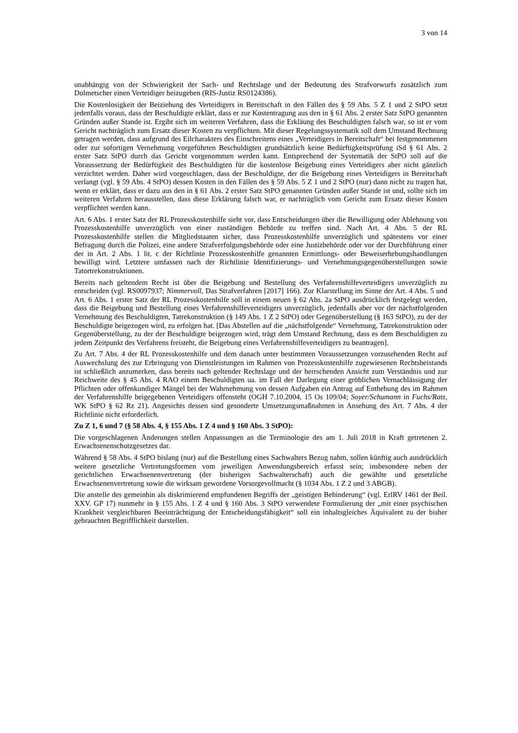3 von 14
unabhängig von der Schwierigkeit der Sach- und Rechtslage und der Bedeutung des Strafvorwurfs zusätzlich zum Dolmetscher einen Verteidiger beizugeben (RIS-Justiz RS0124386).
Die Kostenlosigkeit der Beiziehung des Verteidigers in Bereitschaft in den Fällen des § 59 Abs. 5 Z 1 und 2 StPO setzt jedenfalls voraus, dass der Beschuldigte erklärt, dass er zur Kostentragung aus den in § 61 Abs. 2 erster Satz StPO genannten Gründen außer Stande ist. Ergibt sich im weiteren Verfahren, dass die Erkläung des Beschuldigten falsch war, so ist er vom Gericht nachträglich zum Ersatz dieser Kosten zu verpflichten. Mit dieser Regelungssystematik soll dem Umstand Rechnung getragen werden, dass aufgrund des Eilcharakters des Einschreitens eines „Verteidigers in Bereitschaft“ bei festgenommenen oder zur sofortigen Vernehmung vorgeführten Beschuldigten grundsätzlich keine Bedürftigkeitsprüfung iSd § 61 Abs. 2 erster Satz StPO durch das Gericht vorgenommen werden kann. Entsprechend der Systematik der StPO soll auf die Voraussetzung der Bedürftigkeit des Beschuldigten für die kostenlose Beigebung eines Verteidigers aber nicht gänzlich verzichtet werden. Daher wird vorgeschlagen, dass der Beschuldigte, der die Beigebung eines Verteidigers in Bereitschaft verlangt (vgl. § 59 Abs. 4 StPO) dessen Kosten in den Fällen des § 59 Abs. 5 Z 1 und 2 StPO (nur) dann nicht zu tragen hat, wenn er erklärt, dass er dazu aus den in § 61 Abs. 2 erster Satz StPO genannten Gründen außer Stande ist und, sollte sich im weiteren Verfahren herausstellen, dass diese Erklärung falsch war, er nachträglich vom Gericht zum Ersatz dieser Kosten verpflichtet werden kann.
Art. 6 Abs. 1 erster Satz der RL Prozesskostenhilfe sieht vor, dass Entscheidungen über die Bewilligung oder Ablehnung von Prozesskostenhilfe unverzüglich von einer zuständigen Behörde zu treffen sind. Nach Art. 4 Abs. 5 der RL Prozesskostenhilfe stellen die Mitgliedstaaten sicher, dass Prozesskostenhilfe unverzüglich und spätestens vor einer Befragung durch die Polizei, eine andere Strafverfolgungsbehörde oder eine Justizbehörde oder vor der Durchführung einer der in Art. 2 Abs. 1 lit. c der Richtlinie Prozesskostenhilfe genannten Ermittlungs- oder Beweiserhebungshandlungen bewilligt wird. Letztere umfassen nach der Richtlinie Identifizierungs- und Vernehmungsgegenüberstellungen sowie Tatortrekonstruktionen.
Bereits nach geltendem Recht ist über die Beigebung und Bestellung des Verfahrenshilfeverteidigers unverzüglich zu entscheiden (vgl. RS0097937; Nimmervoll, Das Strafverfahren [2017] 166). Zur Klarstellung im Sinne der Art. 4 Abs. 5 und Art. 6 Abs. 1 erster Satz der RL Prozesskostenhilfe soll in einem neuen § 62 Abs. 2a StPO ausdrücklich festgelegt werden, dass die Beigebung und Bestellung eines Verfahrenshilfeverteidigers unverzüglich, jedenfalls aber vor der nächstfolgenden Vernehmung des Beschuldigten, Tatrekonstruktion (§ 149 Abs. 1 Z 2 StPO) oder Gegenüberstellung (§ 163 StPO), zu der der Beschuldigte beigezogen wird, zu erfolgen hat. [Das Abstellen auf die „nächstfolgende“ Vernehmung, Tatrekonstruktion oder Gegenüberstellung, zu der der Beschuldigte beigezogen wird, trägt dem Umstand Rechnung, dass es dem Beschuldigten zu jedem Zeitpunkt des Verfahrens freisteht, die Beigebung eines Verfahrenshilfeverteidigers zu beantragen].
Zu Art. 7 Abs. 4 der RL Prozesskostenhilfe und dem danach unter bestimmten Voraussetzungen vorzusehenden Recht auf Auswechslung des zur Erbringung von Dienstleistungen im Rahmen von Prozesskostenhilfe zugewiesenen Rechtsbeistands ist schließlich anzumerken, dass bereits nach geltender Rechtslage und der herrschenden Ansicht zum Verständnis und zur Reichweite des § 45 Abs. 4 RAO einem Beschuldigten ua. im Fall der Darlegung einer gröblichen Vernachlässigung der Pflichten oder offenkundiger Mängel bei der Wahrnehmung von dessen Aufgaben ein Antrag auf Enthebung des im Rahmen der Verfahrenshilfe beigegebenen Verteidigers offensteht (OGH 7.10.2004, 15 Os 109/04; Soyer/Schumann in Fuchs/Ratz, WK StPO § 62 Rz 21). Angesichts dessen sind gesonderte Umsetzungsmaßnahmen in Ansehung des Art. 7 Abs. 4 der Richtlinie nicht erforderlich.
Zu Z 1, 6 und 7 (§ 58 Abs. 4, § 155 Abs. 1 Z 4 und § 160 Abs. 3 StPO):
Die vorgeschlagenen Änderungen stellen Anpassungen an die Terminologie des am 1. Juli 2018 in Kraft getretenen 2. Erwachsenenschutzgesetzes dar.
Während § 58 Abs. 4 StPO bislang (nur) auf die Bestellung eines Sachwalters Bezug nahm, sollen künftig auch ausdrücklich weitere gesetzliche Vertretungsformen vom jeweiligen Anwendungsbereich erfasst sein; insbesondere neben der gerichtlichen Erwachsenenvertretung (der bisherigen Sachwalterschaft) auch die gewählte und gesetzliche Erwachsenenvertretung sowie die wirksam gewordene Vorsorgevollmacht (§ 1034 Abs. 1 Z 2 und 3 ABGB).
Die anstelle des gemeinhin als diskrimierend empfundenen Begriffs der „geistigen Behinderung“ (vgl. ErlRV 1461 der Beil. XXV. GP 17) nunmehr in § 155 Abs. 1 Z 4 und § 160 Abs. 3 StPO verwendete Formulierung der „mit einer psychischen Krankheit vergleichbaren Beeinträchtigung der Entscheidungsfähigkeit“ soll ein inhaltsgleiches Äquivalent zu der bisher gebrauchten Begrifflichkeit darstellen.